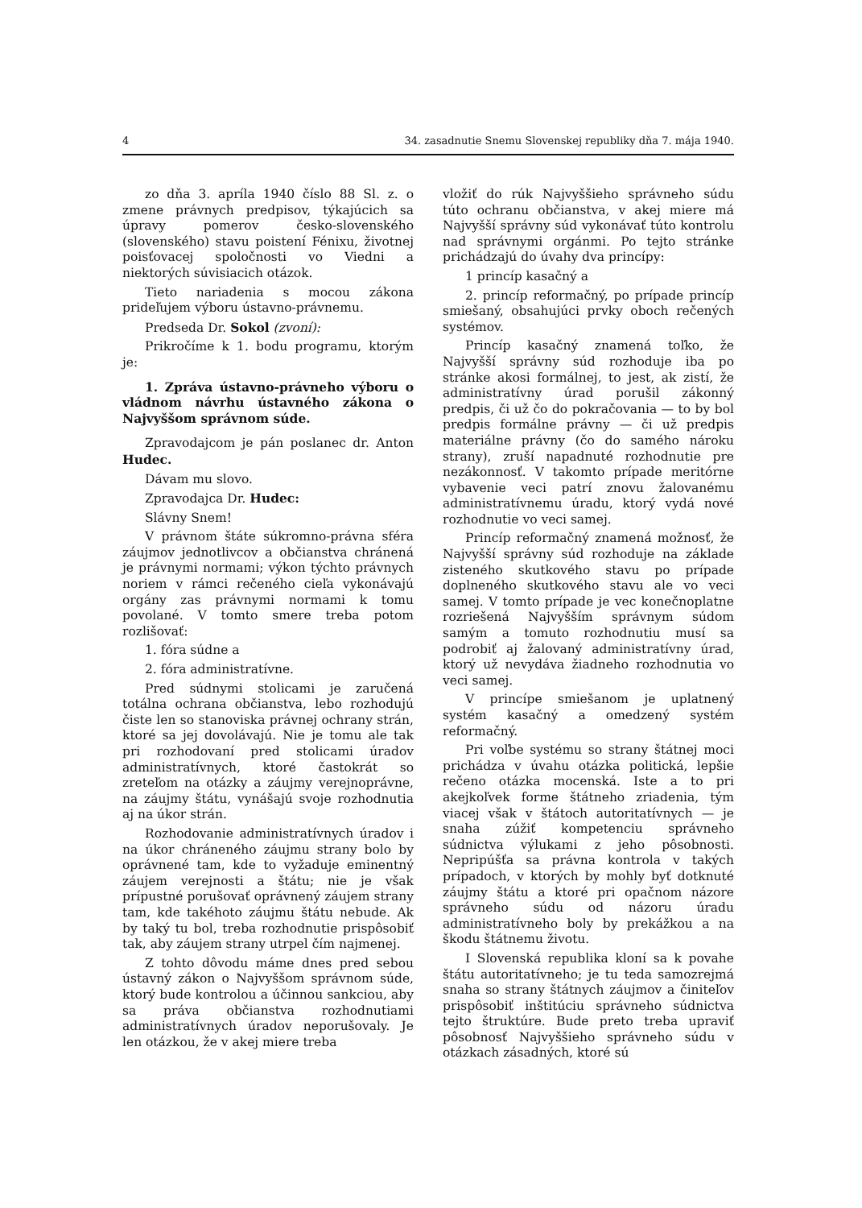4 34. zasadnutie Snemu Slovenskej republiky dňa 7. mája 1940.
zo dňa 3. apríla 1940 číslo 88 Sl. z. o zmene právnych predpisov, týkajúcich sa úpravy pomerov česko-slovenského (slovenského) stavu poistení Fénixu, životnej poisťovacej spoločnosti vo Viedni a niektorých súvisiacich otázok.
Tieto nariadenia s mocou zákona prideľujem výboru ústavno-právnemu.
Predseda Dr. Sokol (zvoní):
Prikročíme k 1. bodu programu, ktorým je:
1. Zpráva ústavno-právneho výboru o vládnom návrhu ústavného zákona o Najvyššom správnom súde.
Zpravodajcom je pán poslanec dr. Anton Hudec.
Dávam mu slovo.
Zpravodajca Dr. Hudec:
Slávny Snem!
V právnom štáte súkromno-právna sféra záujmov jednotlivcov a občianstva chránená je právnymi normami; výkon týchto právnych noriem v rámci rečeného cieľa vykonávajú orgány zas právnymi normami k tomu povolané. V tomto smere treba potom rozlišovať:
1. fóra súdne a
2. fóra administratívne.
Pred súdnymi stolicami je zaručená totálna ochrana občianstva, lebo rozhodujú čiste len so stanoviska právnej ochrany strán, ktoré sa jej dovolávajú. Nie je tomu ale tak pri rozhodovaní pred stolicami úradov administratívnych, ktoré častokrát so zreteľom na otázky a záujmy verejnoprávne, na záujmy štátu, vynášajú svoje rozhodnutia aj na úkor strán.
Rozhodovanie administratívnych úradov i na úkor chráneného záujmu strany bolo by oprávnené tam, kde to vyžaduje eminentný záujem verejnosti a štátu; nie je však prípustné porušovať oprávnený záujem strany tam, kde takéhoto záujmu štátu nebude. Ak by taký tu bol, treba rozhodnutie prispôsobiť tak, aby záujem strany utrpel čím najmenej.
Z tohto dôvodu máme dnes pred sebou ústavný zákon o Najvyššom správnom súde, ktorý bude kontrolou a účinnou sankciou, aby sa práva občianstva rozhodnutiami administratívnych úradov neporušovaly. Je len otázkou, že v akej miere treba
vložiť do rúk Najvyššieho správneho súdu túto ochranu občianstva, v akej miere má Najvyšší správny súd vykonávať túto kontrolu nad správnymi orgánmi. Po tejto stránke prichádzajú do úvahy dva princípy:
1 princíp kasačný a
2. princíp reformačný, po prípade princíp smiešaný, obsahujúci prvky oboch rečených systémov.
Princíp kasačný znamená toľko, že Najvyšší správny súd rozhoduje iba po stránke akosi formálnej, to jest, ak zistí, že administratívny úrad porušil zákonný predpis, či už čo do pokračovania — to by bol predpis formálne právny — či už predpis materiálne právny (čo do samého nároku strany), zruší napadnuté rozhodnutie pre nezákonnosť. V takomto prípade meritórne vybavenie veci patrí znovu žalovanému administratívnemu úradu, ktorý vydá nové rozhodnutie vo veci samej.
Princíp reformačný znamená možnosť, že Najvyšší správny súd rozhoduje na základe zisteného skutkového stavu po prípade doplneného skutkového stavu ale vo veci samej. V tomto prípade je vec konečnoplatne rozriešená Najvyšším správnym súdom samým a tomuto rozhodnutiu musí sa podrobiť aj žalovaný administratívny úrad, ktorý už nevydáva žiadneho rozhodnutia vo veci samej.
V princípe smiešanom je uplatnený systém kasačný a omedzený systém reformačný.
Pri voľbe systému so strany štátnej moci prichádza v úvahu otázka politická, lepšie rečeno otázka mocenská. Iste a to pri akejkoľvek forme štátneho zriadenia, tým viacej však v štátoch autoritatívnych — je snaha zúžiť kompetenciu správneho súdnictva výlukami z jeho pôsobnosti. Nepripúšťa sa právna kontrola v takých prípadoch, v ktorých by mohly byť dotknuté záujmy štátu a ktoré pri opačnom názore správneho súdu od názoru úradu administratívneho boly by prekážkou a na škodu štátnemu životu.
I Slovenská republika kloní sa k povahe štátu autoritatívneho; je tu teda samozrejmá snaha so strany štátnych záujmov a činiteľov prispôsobiť inštitúciu správneho súdnictva tejto štruktúre. Bude preto treba upraviť pôsobnosť Najvyššieho správneho súdu v otázkach zásadných, ktoré sú